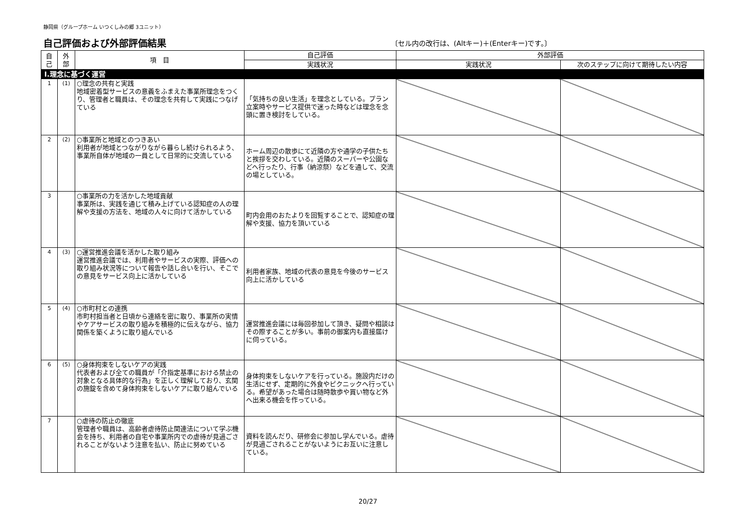静岡県（グループホーム いつくしみの郷 3ユニット）
自己評価および外部評価結果
〔セル内の改行は、(Altキー)＋(Enterキー)です。〕
| 自 己 | 外 部 | 項 目 | 自己評価 | 外部評価 | |
| --- | --- | --- | --- | --- | --- |
| | | | 実践状況 | 実践状況 | 次のステップに向けて期待したい内容 |
| Ⅰ.理念に基づく運営 | | | | | |
| 1 | (1) | ○理念の共有と実践 地域密着型サービスの意義をふまえた事業所理念をつくり、管理者と職員は、その理念を共有して実践につなげている | 「気持ちの良い生活」を理念としている。プラン立案時やサービス提供で迷った時などは理念を念頭に置き検討をしている。 | | |
| 2 | (2) | ○事業所と地域とのつきあい 利用者が地域とつながりながら暮らし続けられるよう、事業所自体が地域の一員として日常的に交流している | ホーム周辺の散歩にて近隣の方や通学の子供たちと挨拶を交わしている。近隣のスーパーや公園などへ行ったり、行事（納涼祭）などを通して、交流の場としている。 | | |
| 3 | | ○事業所の力を活かした地域貢献 事業所は、実践を通じて積み上げている認知症の人の理解や支援の方法を、地域の人々に向けて活かしている | 町内会用のおたよりを回覧することで、認知症の理解や支援、協力を頂いている | | |
| 4 | (3) | ○運営推進会議を活かした取り組み 運営推進会議では、利用者やサービスの実際、評価への取り組み状況等について報告や話し合いを行い、そこでの意見をサービス向上に活かしている | 利用者家族、地域の代表の意見を今後のサービス向上に活かしている | | |
| 5 | (4) | ○市町村との連携 市町村担当者と日頃から連絡を密に取り、事業所の実情やケアサービスの取り組みを積極的に伝えながら、協力関係を築くように取り組んでいる | 運営推進会議には毎回参加して頂き、疑問や相談はその際することが多い。事前の御案内も直接届けに伺っている。 | | |
| 6 | (5) | ○身体拘束をしないケアの実践 代表者および全ての職員が「介指定基準における禁止の対象となる具体的な行為」を正しく理解しており、玄関の施錠を含めて身体拘束をしないケアに取り組んでいる | 身体拘束をしないケアを行っている。施設内だけの生活にせず、定期的に外食やピクニックへ行っている。希望があった場合は随時散歩や買い物など外へ出来る機会を作っている。 | | |
| 7 | | ○虐待の防止の徹底 管理者や職員は、高齢者虐待防止関連法について学ぶ機会を持ち、利用者の自宅や事業所内での虐待が見過ごされることがないよう注意を払い、防止に努めている | 資料を読んだり、研修会に参加し学んでいる。虐待が見過ごされることがないようにお互いに注意している。 | | |
20/27